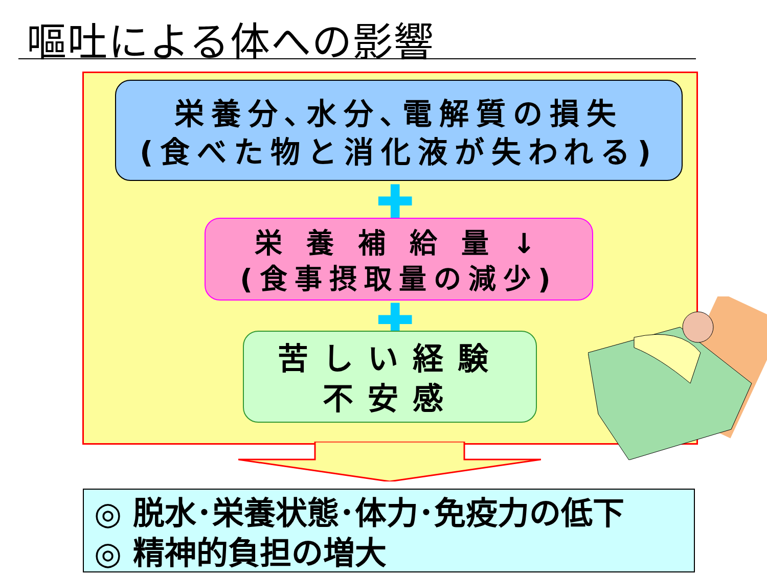嘔吐による体への影響
栄養分､水分､電解質の損失
(食べた物と消化液が失われる)
✚
栄 養 補 給 量 ↓
(食事摂取量の減少)
✚
苦しい経験
不安感
◎ 脱水･栄養状態･体力･免疫力の低下
◎ 精神的負担の増大